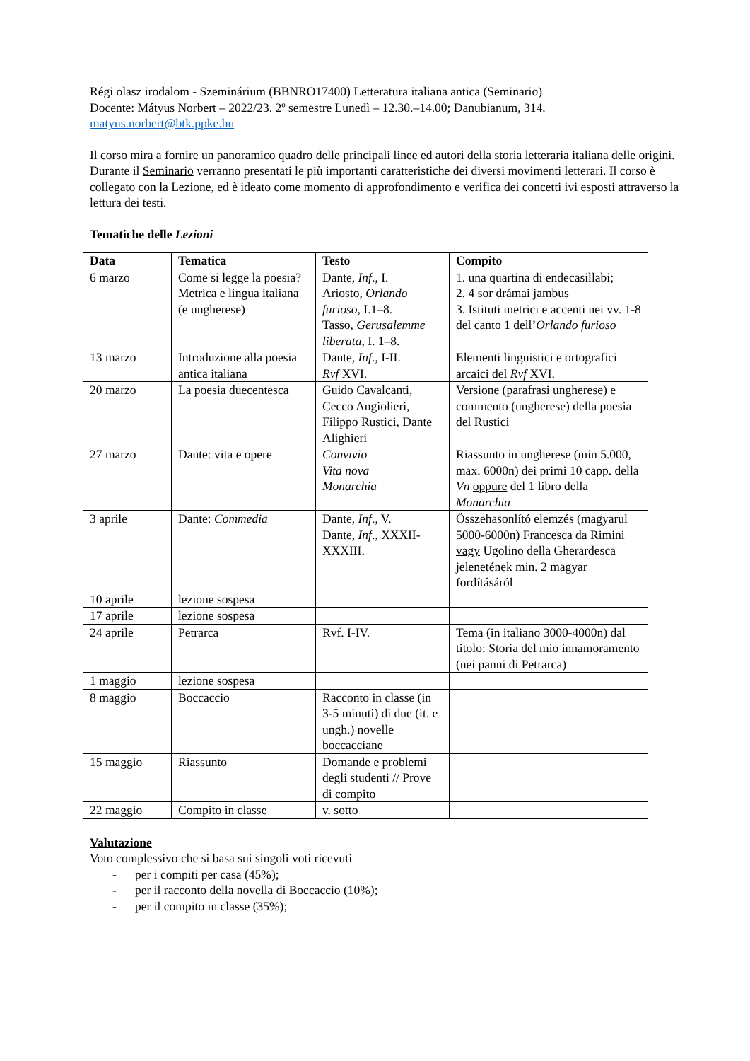Régi olasz irodalom - Szeminárium (BBNRO17400) Letteratura italiana antica (Seminario)
Docente: Mátyus Norbert – 2022/23. 2º semestre Lunedì – 12.30.–14.00; Danubianum, 314.
matyus.norbert@btk.ppke.hu
Il corso mira a fornire un panoramico quadro delle principali linee ed autori della storia letteraria italiana delle origini. Durante il Seminario verranno presentati le più importanti caratteristiche dei diversi movimenti letterari. Il corso è collegato con la Lezione, ed è ideato come momento di approfondimento e verifica dei concetti ivi esposti attraverso la lettura dei testi.
Tematiche delle Lezioni
| Data | Tematica | Testo | Compito |
| --- | --- | --- | --- |
| 6 marzo | Come si legge la poesia? Metrica e lingua italiana (e ungherese) | Dante, Inf ., I. Ariosto, Orlando furioso , I.1–8. Tasso, Gerusalemme liberata , I. 1–8. | 1. una quartina di endecasillabi; 2. 4 sor drámai jambus 3. Istituti metrici e accenti nei vv. 1-8 del canto 1 dell’ Orlando furioso |
| 13 marzo | Introduzione alla poesia antica italiana | Dante, Inf ., I-II. Rvf XVI. | Elementi linguistici e ortografici arcaici del Rvf XVI. |
| 20 marzo | La poesia duecentesca | Guido Cavalcanti, Cecco Angiolieri, Filippo Rustici, Dante Alighieri | Versione (parafrasi ungherese) e commento (ungherese) della poesia del Rustici |
| 27 marzo | Dante: vita e opere | Convivio Vita nova Monarchia | Riassunto in ungherese (min 5.000, max. 6000n) dei primi 10 capp. della Vn oppure del 1 libro della Monarchia |
| 3 aprile | Dante: Commedia | Dante, Inf ., V. Dante, Inf ., XXXII-XXXIII. | Összehasonlító elemzés (magyarul 5000-6000n) Francesca da Rimini vagy Ugolino della Gherardesca jelenetének min. 2 magyar fordításáról |
| 10 aprile | lezione sospesa | | |
| 17 aprile | lezione sospesa | | |
| 24 aprile | Petrarca | Rvf. I-IV. | Tema (in italiano 3000-4000n) dal titolo: Storia del mio innamoramento (nei panni di Petrarca) |
| 1 maggio | lezione sospesa | | |
| 8 maggio | Boccaccio | Racconto in classe (in 3-5 minuti) di due (it. e ungh.) novelle boccacciane | |
| 15 maggio | Riassunto | Domande e problemi degli studenti // Prove di compito | |
| 22 maggio | Compito in classe | v. sotto | |
Valutazione
Voto complessivo che si basa sui singoli voti ricevuti
- per i compiti per casa (45%);
- per il racconto della novella di Boccaccio (10%);
- per il compito in classe (35%);